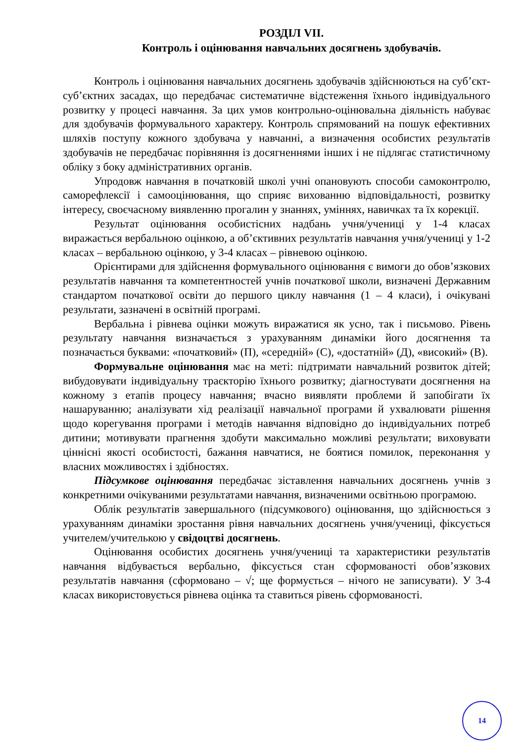РОЗДІЛ VII.
Контроль і оцінювання навчальних досягнень здобувачів.
Контроль і оцінювання навчальних досягнень здобувачів здійснюються на суб’єкт-суб’єктних засадах, що передбачає систематичне відстеження їхнього індивідуального розвитку у процесі навчання. За цих умов контрольно-оцінювальна діяльність набуває для здобувачів формувального характеру. Контроль спрямований на пошук ефективних шляхів поступу кожного здобувача у навчанні, а визначення особистих результатів здобувачів не передбачає порівняння із досягненнями інших і не підлягає статистичному обліку з боку адміністративних органів.
Упродовж навчання в початковій школі учні опановують способи самоконтролю, саморефлексії і самооцінювання, що сприяє вихованню відповідальності, розвитку інтересу, своєчасному виявленню прогалин у знаннях, уміннях, навичках та їх корекції.
Результат оцінювання особистісних надбань учня/учениці у 1-4 класах виражається вербальною оцінкою, а об’єктивних результатів навчання учня/учениці у 1-2 класах – вербальною оцінкою, у 3-4 класах – рівневою оцінкою.
Орієнтирами для здійснення формувального оцінювання є вимоги до обов’язкових результатів навчання та компетентностей учнів початкової школи, визначені Державним стандартом початкової освіти до першого циклу навчання (1 – 4 класи), і очікувані результати, зазначені в освітній програмі.
Вербальна і рівнева оцінки можуть виражатися як усно, так і письмово. Рівень результату навчання визначається з урахуванням динаміки його досягнення та позначається буквами: «початковий» (П), «середній» (С), «достатній» (Д), «високий» (В).
Формувальне оцінювання має на меті: підтримати навчальний розвиток дітей; вибудовувати індивідуальну траєкторію їхнього розвитку; діагностувати досягнення на кожному з етапів процесу навчання; вчасно виявляти проблеми й запобігати їх нашаруванню; аналізувати хід реалізації навчальної програми й ухвалювати рішення щодо корегування програми і методів навчання відповідно до індивідуальних потреб дитини; мотивувати прагнення здобути максимально можливі результати; виховувати ціннісні якості особистості, бажання навчатися, не боятися помилок, переконання у власних можливостях і здібностях.
Підсумкове оцінювання передбачає зіставлення навчальних досягнень учнів з конкретними очікуваними результатами навчання, визначеними освітньою програмою.
Облік результатів завершального (підсумкового) оцінювання, що здійснюється з урахуванням динаміки зростання рівня навчальних досягнень учня/учениці, фіксується учителем/учителькою у свідоцтві досягнень.
Оцінювання особистих досягнень учня/учениці та характеристики результатів навчання відбувається вербально, фіксується стан сформованості обов’язкових результатів навчання (сформовано – √; ще формується – нічого не записувати). У 3-4 класах використовується рівнева оцінка та ставиться рівень сформованості.
14